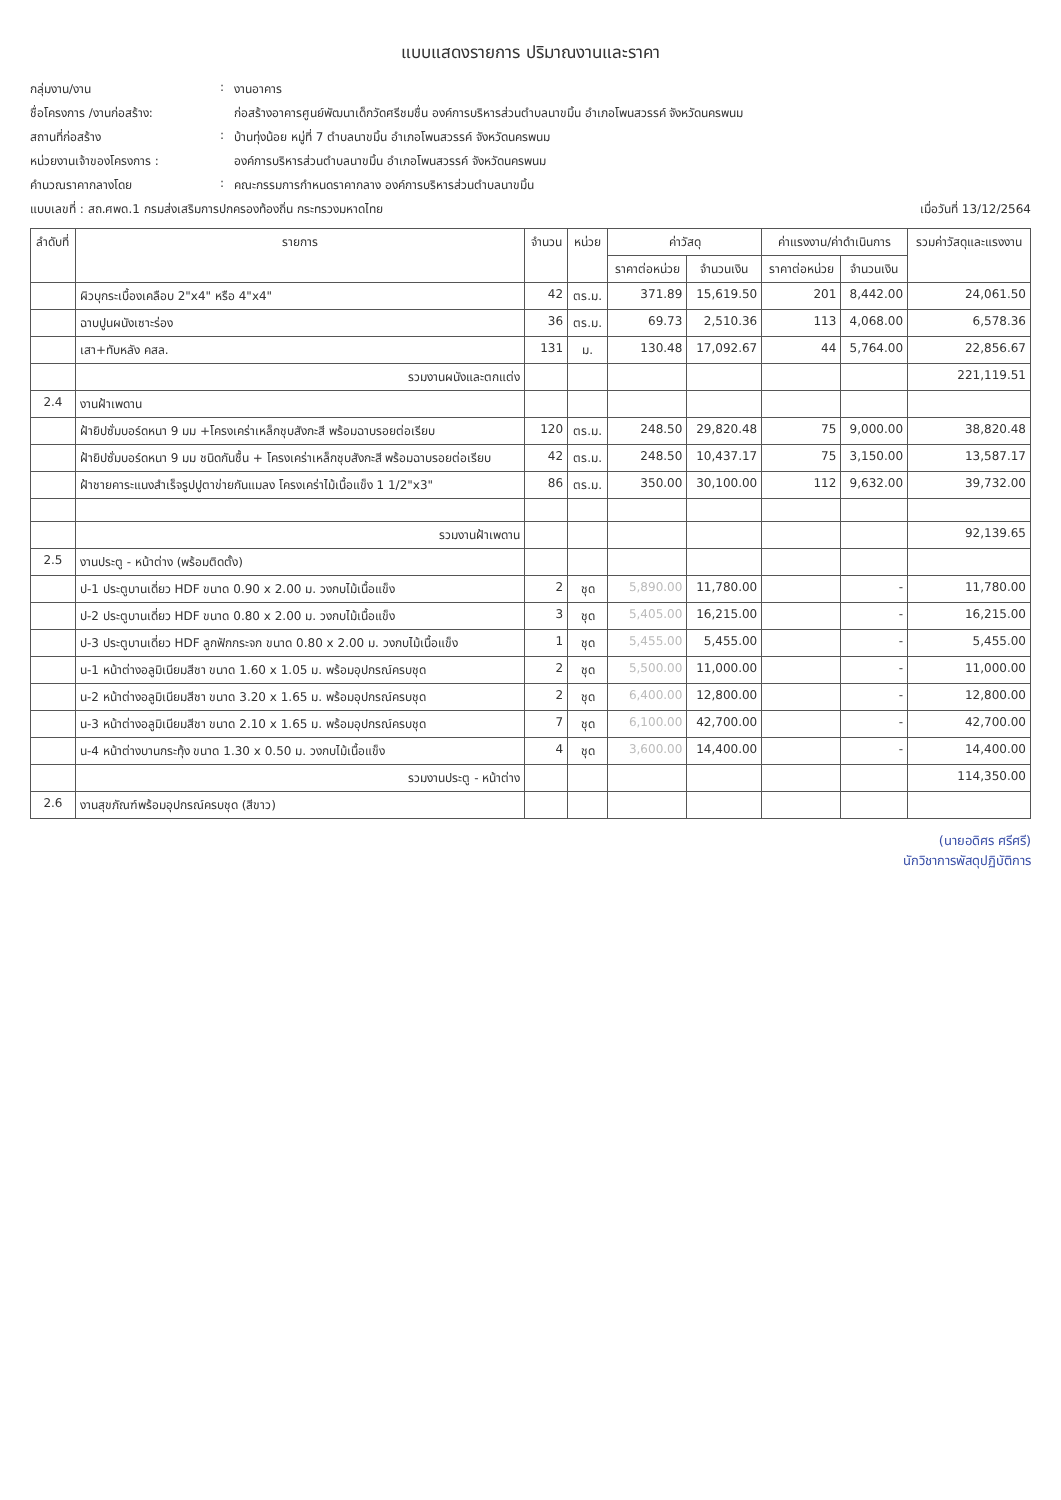แบบแสดงรายการ ปริมาณงานและราคา
กลุ่มงาน/งาน
:
งานอาคาร
ชื่อโครงการ /งานก่อสร้าง:
ก่อสร้างอาคารศูนย์พัฒนาเด็กวัดศรีชมชื่น องค์การบริหารส่วนตำบลนาขมิ้น อำเภอโพนสวรรค์ จังหวัดนครพนม
สถานที่ก่อสร้าง
:
บ้านทุ่งน้อย หมู่ที่ 7 ตำบลนาขมิ้น อำเภอโพนสวรรค์ จังหวัดนครพนม
หน่วยงานเจ้าของโครงการ :
องค์การบริหารส่วนตำบลนาขมิ้น อำเภอโพนสวรรค์ จังหวัดนครพนม
คำนวณราคากลางโดย
:
คณะกรรมการกำหนดราคากลาง องค์การบริหารส่วนตำบลนาขมิ้น
แบบเลขที่ : สถ.ศพด.1 กรมส่งเสริมการปกครองท้องถิ่น กระทรวงมหาดไทย เมื่อวันที่ 13/12/2564
| ลำดับที่ | รายการ | จำนวน | หน่วย | ค่าวัสดุ | | ค่าแรงงาน/ค่าดำเนินการ | | รวมค่าวัสดุและแรงงาน |
| --- | --- | --- | --- | --- | --- | --- | --- | --- |
| | | | | ราคาต่อหน่วย | จำนวนเงิน | ราคาต่อหน่วย | จำนวนเงิน | |
| | ผิวบุกระเบื้องเคลือบ 2"x4" หรือ 4"x4" | 42 | ตร.ม. | 371.89 | 15,619.50 | 201 | 8,442.00 | 24,061.50 |
| | ฉาบปูนผนังเซาะร่อง | 36 | ตร.ม. | 69.73 | 2,510.36 | 113 | 4,068.00 | 6,578.36 |
| | เสา+ทับหลัง คสล. | 131 | ม. | 130.48 | 17,092.67 | 44 | 5,764.00 | 22,856.67 |
| | รวมงานผนังและตกแต่ง | | | | | | | 221,119.51 |
| 2.4 | งานฝ้าเพดาน | | | | | | | |
| | ฝ้ายิปซั่มบอร์ดหนา 9 มม +โครงเคร่าเหล็กชุบสังกะสี พร้อมฉาบรอยต่อเรียบ | 120 | ตร.ม. | 248.50 | 29,820.48 | 75 | 9,000.00 | 38,820.48 |
| | ฝ้ายิปซั่มบอร์ดหนา 9 มม ชนิดกันชื้น + โครงเคร่าเหล็กชุบสังกะสี พร้อมฉาบรอยต่อเรียบ | 42 | ตร.ม. | 248.50 | 10,437.17 | 75 | 3,150.00 | 13,587.17 |
| | ฝ้าชายคาระแนงสำเร็จรูปปูตาข่ายกันแมลง โครงเคร่าไม้เนื้อแข็ง 1 1/2"x3" | 86 | ตร.ม. | 350.00 | 30,100.00 | 112 | 9,632.00 | 39,732.00 |
| | รวมงานฝ้าเพดาน | | | | | | | 92,139.65 |
| 2.5 | งานประตู - หน้าต่าง (พร้อมติดตั้ง) | | | | | | | |
| | ป-1 ประตูบานเดี่ยว HDF ขนาด 0.90 x 2.00 ม. วงกบไม้เนื้อแข็ง | 2 | ชุด | 5,890.00 | 11,780.00 | | - | 11,780.00 |
| | ป-2 ประตูบานเดี่ยว HDF ขนาด 0.80 x 2.00 ม. วงกบไม้เนื้อแข็ง | 3 | ชุด | 5,405.00 | 16,215.00 | | - | 16,215.00 |
| | ป-3 ประตูบานเดี่ยว HDF ลูกฟักกระจก ขนาด 0.80 x 2.00 ม. วงกบไม้เนื้อแข็ง | 1 | ชุด | 5,455.00 | 5,455.00 | | - | 5,455.00 |
| | น-1 หน้าต่างอลูมิเนียมสีชา ขนาด 1.60 x 1.05 ม. พร้อมอุปกรณ์ครบชุด | 2 | ชุด | 5,500.00 | 11,000.00 | | - | 11,000.00 |
| | น-2 หน้าต่างอลูมิเนียมสีชา ขนาด 3.20 x 1.65 ม. พร้อมอุปกรณ์ครบชุด | 2 | ชุด | 6,400.00 | 12,800.00 | | - | 12,800.00 |
| | น-3 หน้าต่างอลูมิเนียมสีชา ขนาด 2.10 x 1.65 ม. พร้อมอุปกรณ์ครบชุด | 7 | ชุด | 6,100.00 | 42,700.00 | | - | 42,700.00 |
| | น-4 หน้าต่างบานกระทุ้ง ขนาด 1.30 x 0.50 ม. วงกบไม้เนื้อแข็ง | 4 | ชุด | 3,600.00 | 14,400.00 | | - | 14,400.00 |
| | รวมงานประตู - หน้าต่าง | | | | | | | 114,350.00 |
| 2.6 | งานสุขภัณฑ์พร้อมอุปกรณ์ครบชุด (สีขาว) | | | | | | | |
(นายอดิศร ศรีศรี)
นักวิชาการพัสดุปฏิบัติการ